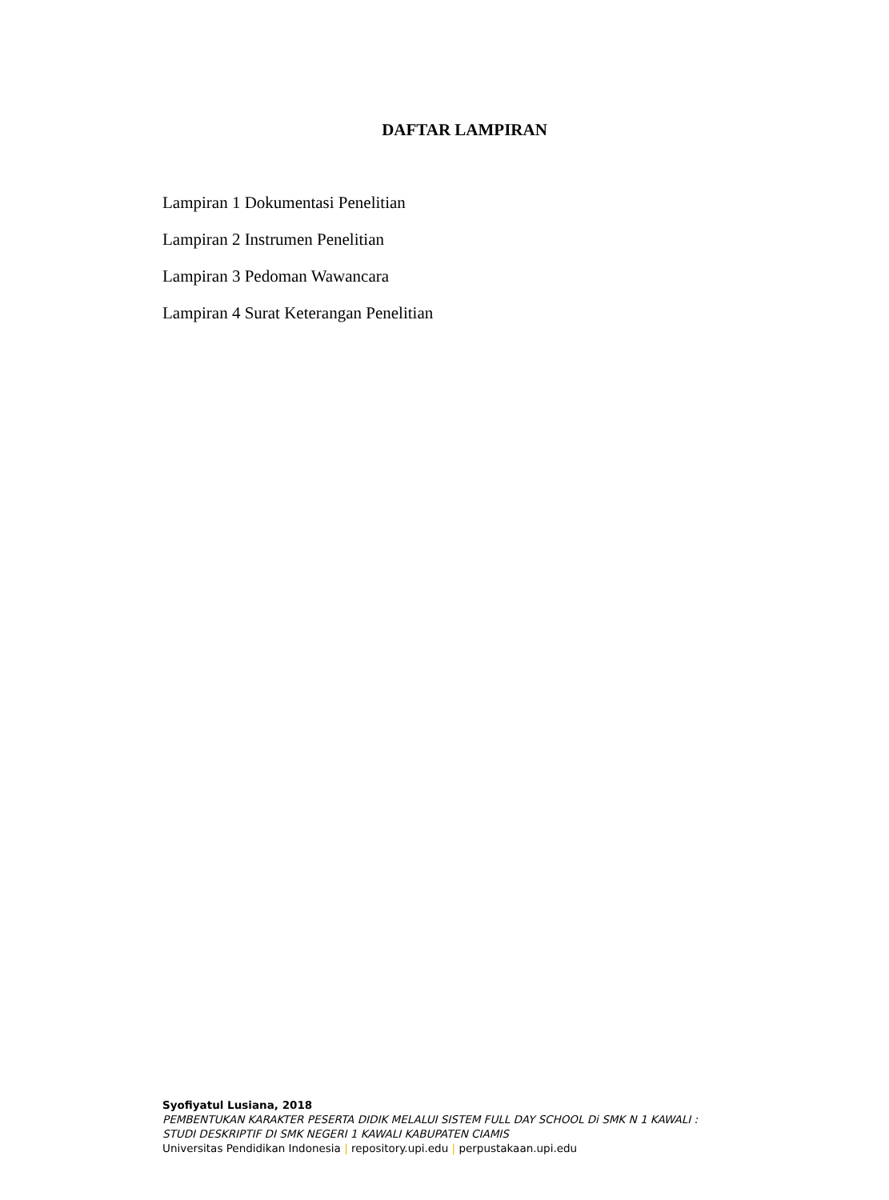DAFTAR LAMPIRAN
Lampiran 1 Dokumentasi Penelitian
Lampiran 2 Instrumen Penelitian
Lampiran 3 Pedoman Wawancara
Lampiran 4 Surat Keterangan Penelitian
Syofiyatul Lusiana, 2018
PEMBENTUKAN KARAKTER PESERTA DIDIK MELALUI SISTEM FULL DAY SCHOOL Di SMK N 1 KAWALI :
STUDI DESKRIPTIF DI SMK NEGERI 1 KAWALI KABUPATEN CIAMIS
Universitas Pendidikan Indonesia | repository.upi.edu | perpustakaan.upi.edu